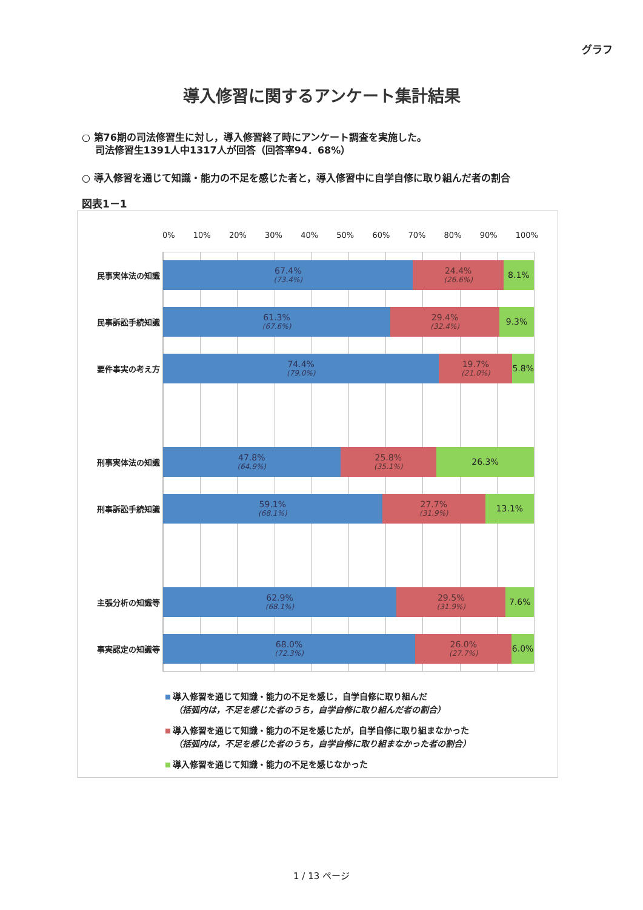グラフ
導入修習に関するアンケート集計結果
○ 第76期の司法修習生に対し，導入修習終了時にアンケート調査を実施した。
　 司法修習生1391人中1317人が回答（回答率94．68%）
○ 導入修習を通じて知識・能力の不足を感じた者と，導入修習中に自学自修に取り組んだ者の割合
図表1－1
0% 10% 20% 30% 40% 50% 60% 70% 80% 90% 100%
民事実体法の知識
67.4%
(73.4%)
24.4%
(26.6%)
8.1%
民事訴訟手続知識
61.3%
(67.6%)
29.4%
(32.4%)
9.3%
要件事実の考え方
74.4%
(79.0%)
19.7%
(21.0%)
5.8%
刑事実体法の知識
47.8%
(64.9%)
25.8%
(35.1%)
26.3%
刑事訴訟手続知識
59.1%
(68.1%)
27.7%
(31.9%)
13.1%
主張分析の知識等
62.9%
(68.1%)
29.5%
(31.9%)
7.6%
事実認定の知識等
68.0%
(72.3%)
26.0%
(27.7%)
6.0%
導入修習を通じて知識・能力の不足を感じ，自学自修に取り組んだ
　（括弧内は，不足を感じた者のうち，自学自修に取り組んだ者の割合）
導入修習を通じて知識・能力の不足を感じたが，自学自修に取り組まなかった
　（括弧内は，不足を感じた者のうち，自学自修に取り組まなかった者の割合）
導入修習を通じて知識・能力の不足を感じなかった
1 / 13 ページ